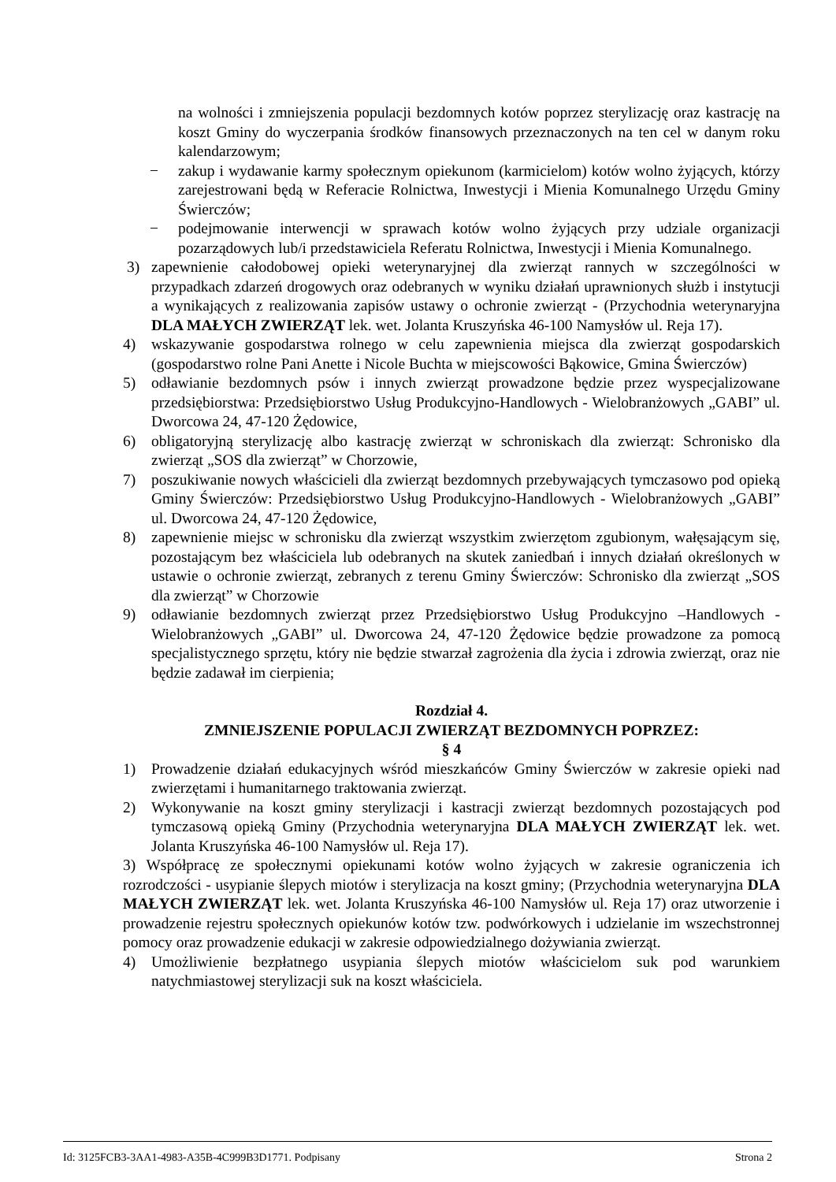na wolności i zmniejszenia populacji bezdomnych kotów poprzez sterylizację oraz kastrację na koszt Gminy do wyczerpania środków finansowych przeznaczonych na ten cel w danym roku kalendarzowym;
− zakup i wydawanie karmy społecznym opiekunom (karmicielom) kotów wolno żyjących, którzy zarejestrowani będą w Referacie Rolnictwa, Inwestycji i Mienia Komunalnego Urzędu Gminy Świerczów;
− podejmowanie interwencji w sprawach kotów wolno żyjących przy udziale organizacji pozarządowych lub/i przedstawiciela Referatu Rolnictwa, Inwestycji i Mienia Komunalnego.
3) zapewnienie całodobowej opieki weterynaryjnej dla zwierząt rannych w szczególności w przypadkach zdarzeń drogowych oraz odebranych w wyniku działań uprawnionych służb i instytucji a wynikających z realizowania zapisów ustawy o ochronie zwierząt - (Przychodnia weterynaryjna DLA MAŁYCH ZWIERZĄT lek. wet. Jolanta Kruszyńska 46-100 Namysłów ul. Reja 17).
4) wskazywanie gospodarstwa rolnego w celu zapewnienia miejsca dla zwierząt gospodarskich (gospodarstwo rolne Pani Anette i Nicole Buchta w miejscowości Bąkowice, Gmina Świerczów)
5) odławianie bezdomnych psów i innych zwierząt prowadzone będzie przez wyspecjalizowane przedsiębiorstwa: Przedsiębiorstwo Usług Produkcyjno-Handlowych - Wielobranżowych „GABI” ul. Dworcowa 24, 47-120 Żędowice,
6) obligatoryjną sterylizację albo kastrację zwierząt w schroniskach dla zwierząt: Schronisko dla zwierząt „SOS dla zwierząt” w Chorzowie,
7) poszukiwanie nowych właścicieli dla zwierząt bezdomnych przebywających tymczasowo pod opieką Gminy Świerczów: Przedsiębiorstwo Usług Produkcyjno-Handlowych - Wielobranżowych „GABI” ul. Dworcowa 24, 47-120 Żędowice,
8) zapewnienie miejsc w schronisku dla zwierząt wszystkim zwierzętom zgubionym, wałęsającym się, pozostającym bez właściciela lub odebranych na skutek zaniedbań i innych działań określonych w ustawie o ochronie zwierząt, zebranych z terenu Gminy Świerczów: Schronisko dla zwierząt „SOS dla zwierząt” w Chorzowie
9) odławianie bezdomnych zwierząt przez Przedsiębiorstwo Usług Produkcyjno –Handlowych -Wielobranżowych „GABI” ul. Dworcowa 24, 47-120 Żędowice będzie prowadzone za pomocą specjalistycznego sprzętu, który nie będzie stwarzał zagrożenia dla życia i zdrowia zwierząt, oraz nie będzie zadawał im cierpienia;
Rozdział 4.
ZMNIEJSZENIE POPULACJI ZWIERZĄT BEZDOMNYCH POPRZEZ:
§ 4
1) Prowadzenie działań edukacyjnych wśród mieszkańców Gminy Świerczów w zakresie opieki nad zwierzętami i humanitarnego traktowania zwierząt.
2) Wykonywanie na koszt gminy sterylizacji i kastracji zwierząt bezdomnych pozostających pod tymczasową opieką Gminy (Przychodnia weterynaryjna DLA MAŁYCH ZWIERZĄT lek. wet. Jolanta Kruszyńska 46-100 Namysłów ul. Reja 17).
3) Współpracę ze społecznymi opiekunami kotów wolno żyjących w zakresie ograniczenia ich rozrodczości - usypianie ślepych miotów i sterylizacja na koszt gminy; (Przychodnia weterynaryjna DLA MAŁYCH ZWIERZĄT lek. wet. Jolanta Kruszyńska 46-100 Namysłów ul. Reja 17) oraz utworzenie i prowadzenie rejestru społecznych opiekunów kotów tzw. podwórkowych i udzielanie im wszechstronnej pomocy oraz prowadzenie edukacji w zakresie odpowiedzialnego dożywiania zwierząt.
4) Umożliwienie bezpłatnego usypiania ślepych miotów właścicielom suk pod warunkiem natychmiastowej sterylizacji suk na koszt właściciela.
Id: 3125FCB3-3AA1-4983-A35B-4C999B3D1771. Podpisany Strona 2